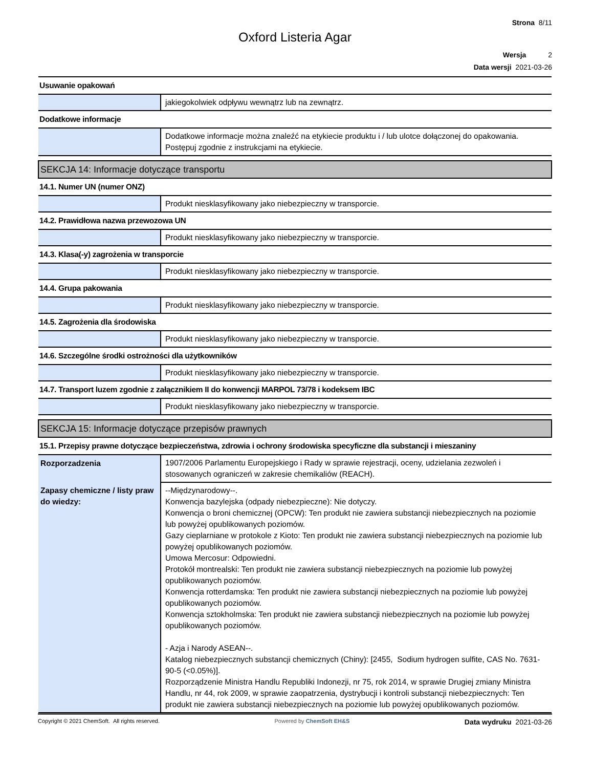Strona 8/11
Oxford Listeria Agar
Wersja 2
Data wersji 2021-03-26
| Usuwanie opakowań | |
| | jakiegokolwiek odpływu wewnątrz lub na zewnątrz. |
| Dodatkowe informacje | |
| | Dodatkowe informacje można znaleźć na etykiecie produktu i / lub ulotce dołączonej do opakowania. Postępuj zgodnie z instrukcjami na etykiecie. |
| SEKCJA 14: Informacje dotyczące transportu | |
| 14.1. Numer UN (numer ONZ) | |
| | Produkt niesklasyfikowany jako niebezpieczny w transporcie. |
| 14.2. Prawidłowa nazwa przewozowa UN | |
| | Produkt niesklasyfikowany jako niebezpieczny w transporcie. |
| 14.3. Klasa(-y) zagrożenia w transporcie | |
| | Produkt niesklasyfikowany jako niebezpieczny w transporcie. |
| 14.4. Grupa pakowania | |
| | Produkt niesklasyfikowany jako niebezpieczny w transporcie. |
| 14.5. Zagrożenia dla środowiska | |
| | Produkt niesklasyfikowany jako niebezpieczny w transporcie. |
| 14.6. Szczególne środki ostrożności dla użytkowników | |
| | Produkt niesklasyfikowany jako niebezpieczny w transporcie. |
| 14.7. Transport luzem zgodnie z załącznikiem II do konwencji MARPOL 73/78 i kodeksem IBC | |
| | Produkt niesklasyfikowany jako niebezpieczny w transporcie. |
| SEKCJA 15: Informacje dotyczące przepisów prawnych | |
| 15.1. Przepisy prawne dotyczące bezpieczeństwa, zdrowia i ochrony środowiska specyficzne dla substancji i mieszaniny | |
| Rozporzadzenia | 1907/2006 Parlamentu Europejskiego i Rady w sprawie rejestracji, oceny, udzielania zezwoleń i stosowanych ograniczeń w zakresie chemikaliów (REACH). |
| Zapasy chemiczne / listy praw do wiedzy: | --Międzynarodowy--. Konwencja bazylejska (odpady niebezpieczne): Nie dotyczy. Konwencja o broni chemicznej (OPCW): Ten produkt nie zawiera substancji niebezpiecznych na poziomie lub powyżej opublikowanych poziomów. Gazy cieplarniane w protokole z Kioto: Ten produkt nie zawiera substancji niebezpiecznych na poziomie lub powyżej opublikowanych poziomów. Umowa Mercosur: Odpowiedni. Protokół montrealski: Ten produkt nie zawiera substancji niebezpiecznych na poziomie lub powyżej opublikowanych poziomów. Konwencja rotterdamska: Ten produkt nie zawiera substancji niebezpiecznych na poziomie lub powyżej opublikowanych poziomów. Konwencja sztokholmska: Ten produkt nie zawiera substancji niebezpiecznych na poziomie lub powyżej opublikowanych poziomów. - Azja i Narody ASEAN--. Katalog niebezpiecznych substancji chemicznych (Chiny): [2455, Sodium hydrogen sulfite, CAS No. 7631-90-5 (<0.05%)]. Rozporządzenie Ministra Handlu Republiki Indonezji, nr 75, rok 2014, w sprawie Drugiej zmiany Ministra Handlu, nr 44, rok 2009, w sprawie zaopatrzenia, dystrybucji i kontroli substancji niebezpiecznych: Ten produkt nie zawiera substancji niebezpiecznych na poziomie lub powyżej opublikowanych poziomów. |
Copyright © 2021 ChemSoft. All rights reserved. Powered by ChemSoft EH&S Data wydruku 2021-03-26